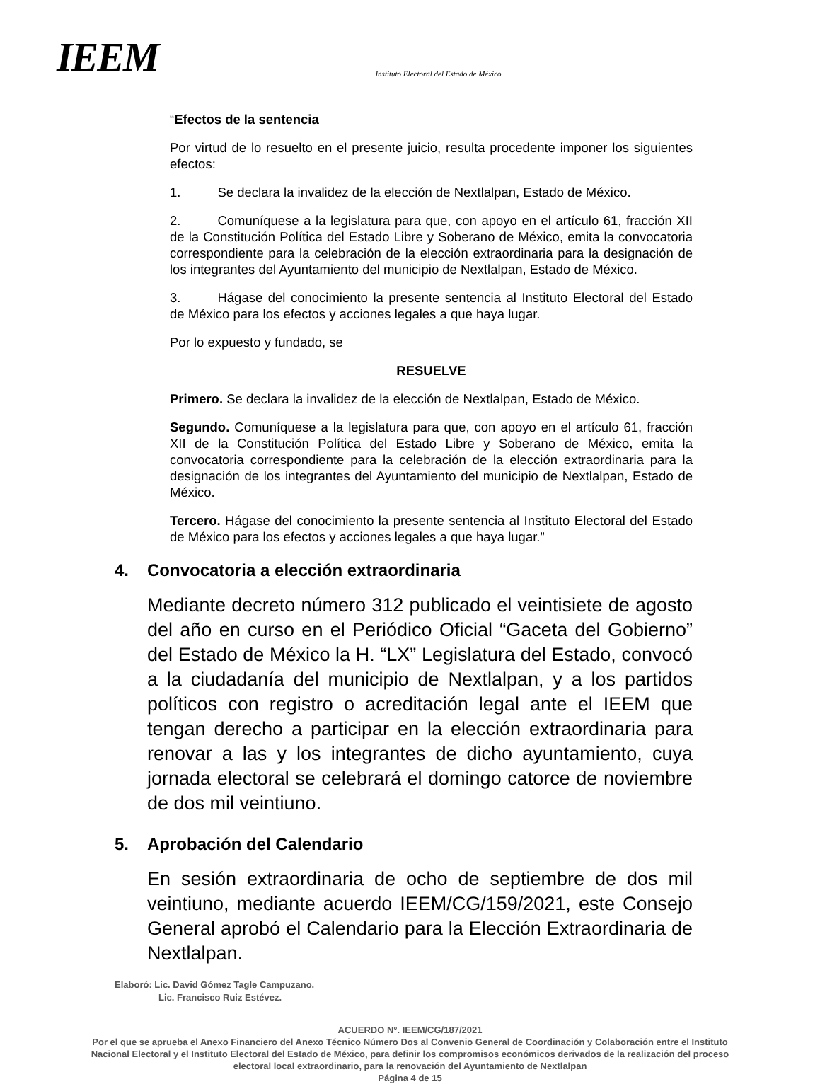IEEM
Instituto Electoral del Estado de México
“Efectos de la sentencia
Por virtud de lo resuelto en el presente juicio, resulta procedente imponer los siguientes efectos:
1. Se declara la invalidez de la elección de Nextlalpan, Estado de México.
2. Comuníquese a la legislatura para que, con apoyo en el artículo 61, fracción XII de la Constitución Política del Estado Libre y Soberano de México, emita la convocatoria correspondiente para la celebración de la elección extraordinaria para la designación de los integrantes del Ayuntamiento del municipio de Nextlalpan, Estado de México.
3. Hágase del conocimiento la presente sentencia al Instituto Electoral del Estado de México para los efectos y acciones legales a que haya lugar.
Por lo expuesto y fundado, se
RESUELVE
Primero. Se declara la invalidez de la elección de Nextlalpan, Estado de México.
Segundo. Comuníquese a la legislatura para que, con apoyo en el artículo 61, fracción XII de la Constitución Política del Estado Libre y Soberano de México, emita la convocatoria correspondiente para la celebración de la elección extraordinaria para la designación de los integrantes del Ayuntamiento del municipio de Nextlalpan, Estado de México.
Tercero. Hágase del conocimiento la presente sentencia al Instituto Electoral del Estado de México para los efectos y acciones legales a que haya lugar.”
4. Convocatoria a elección extraordinaria
Mediante decreto número 312 publicado el veintisiete de agosto del año en curso en el Periódico Oficial “Gaceta del Gobierno” del Estado de México la H. “LX” Legislatura del Estado, convocó a la ciudadanía del municipio de Nextlalpan, y a los partidos políticos con registro o acreditación legal ante el IEEM que tengan derecho a participar en la elección extraordinaria para renovar a las y los integrantes de dicho ayuntamiento, cuya jornada electoral se celebrará el domingo catorce de noviembre de dos mil veintiuno.
5. Aprobación del Calendario
En sesión extraordinaria de ocho de septiembre de dos mil veintiuno, mediante acuerdo IEEM/CG/159/2021, este Consejo General aprobó el Calendario para la Elección Extraordinaria de Nextlalpan.
Elaboró: Lic. David Gómez Tagle Campuzano.
Lic. Francisco Ruiz Estévez.
ACUERDO N°. IEEM/CG/187/2021
Por el que se aprueba el Anexo Financiero del Anexo Técnico Número Dos al Convenio General de Coordinación y Colaboración entre el Instituto Nacional Electoral y el Instituto Electoral del Estado de México, para definir los compromisos económicos derivados de la realización del proceso electoral local extraordinario, para la renovación del Ayuntamiento de Nextlalpan
Página 4 de 15